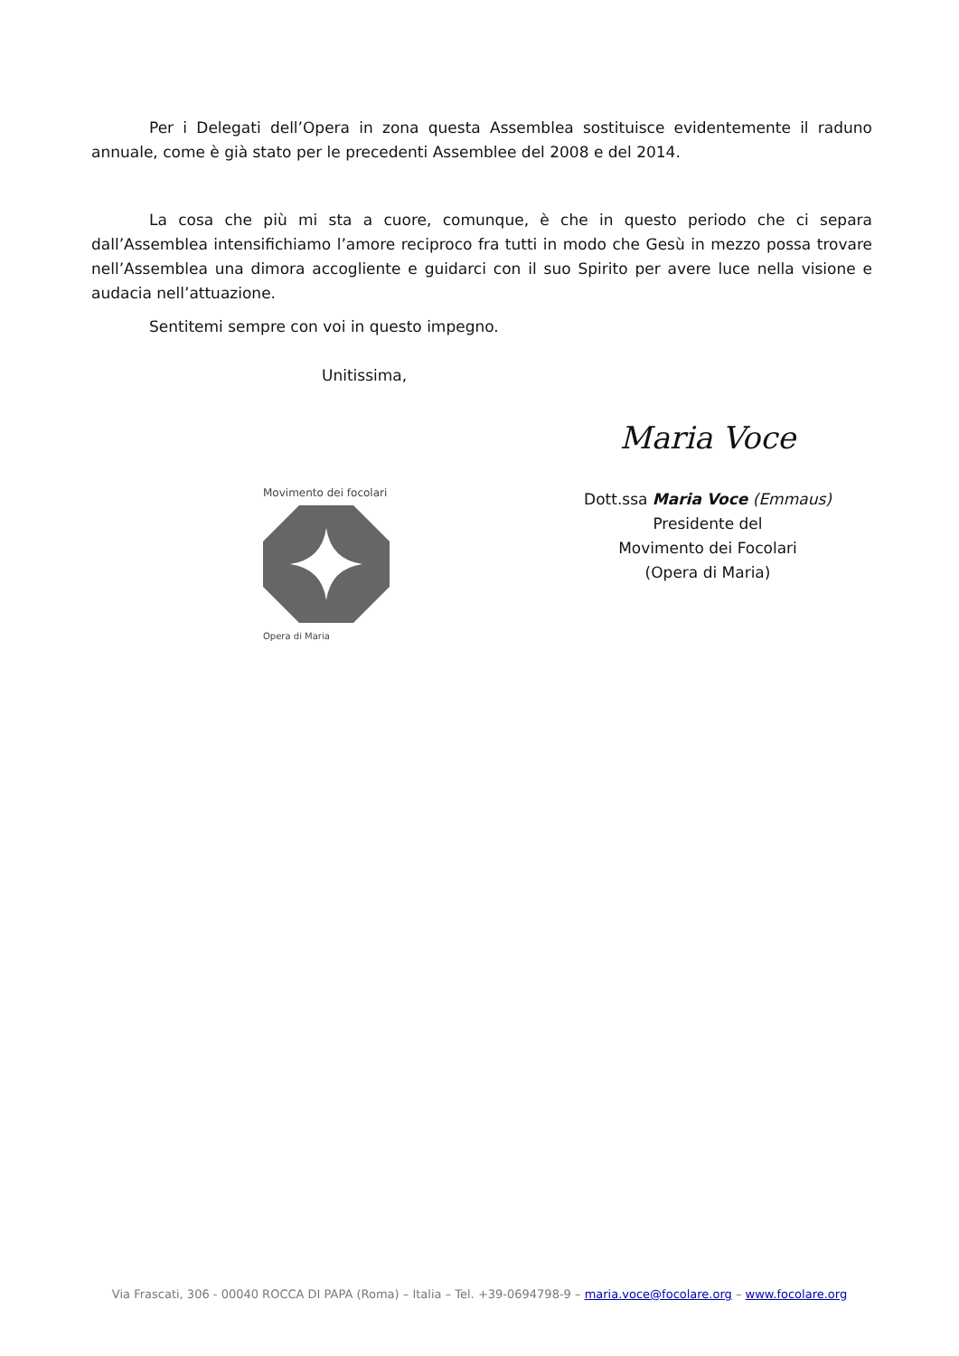Per i Delegati dell’Opera in zona questa Assemblea sostituisce evidentemente il raduno annuale, come è già stato per le precedenti Assemblee del 2008 e del 2014.
La cosa che più mi sta a cuore, comunque, è che in questo periodo che ci separa dall’Assemblea intensifichiamo l’amore reciproco fra tutti in modo che Gesù in mezzo possa trovare nell’Assemblea una dimora accogliente e guidarci con il suo Spirito per avere luce nella visione e audacia nell’attuazione.
Sentitemi sempre con voi in questo impegno.
Unitissima,
Movimento dei focolari
Opera di Maria
Maria Voce
Dott.ssa Maria Voce (Emmaus)
Presidente del
Movimento dei Focolari
(Opera di Maria)
Via Frascati, 306 - 00040 ROCCA DI PAPA (Roma) – Italia – Tel. +39-0694798-9 – maria.voce@focolare.org – www.focolare.org